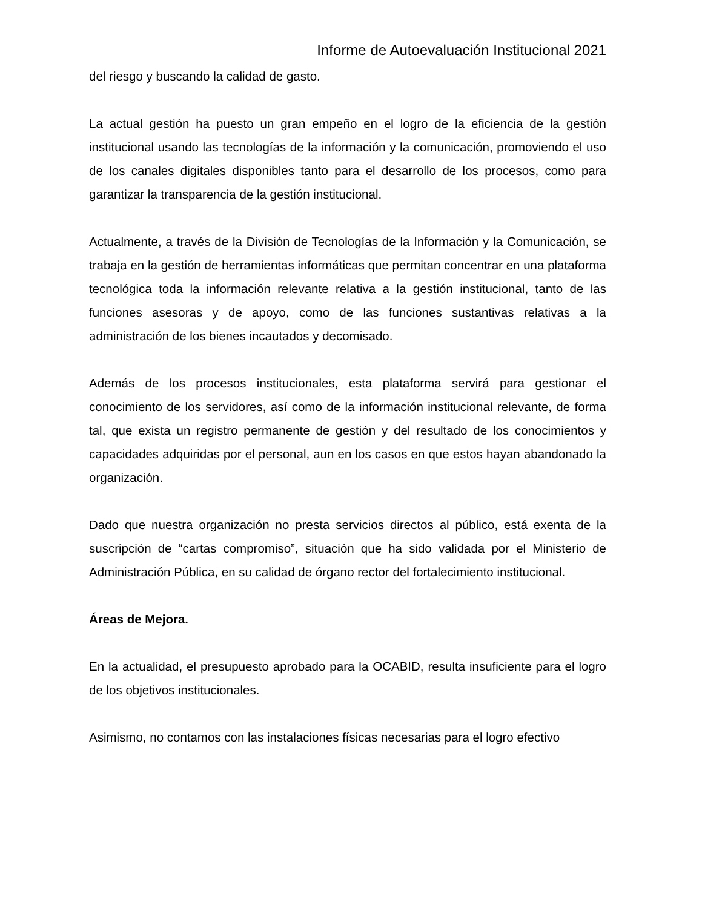Informe de Autoevaluación Institucional 2021
del riesgo y buscando la calidad de gasto.
La actual gestión ha puesto un gran empeño en el logro de la eficiencia de la gestión institucional usando las tecnologías de la información y la comunicación, promoviendo el uso de los canales digitales disponibles tanto para el desarrollo de los procesos, como para garantizar la transparencia de la gestión institucional.
Actualmente, a través de la División de Tecnologías de la Información y la Comunicación, se trabaja en la gestión de herramientas informáticas que permitan concentrar en una plataforma tecnológica toda la información relevante relativa a la gestión institucional, tanto de las funciones asesoras y de apoyo, como de las funciones sustantivas relativas a la administración de los bienes incautados y decomisado.
Además de los procesos institucionales, esta plataforma servirá para gestionar el conocimiento de los servidores, así como de la información institucional relevante, de forma tal, que exista un registro permanente de gestión y del resultado de los conocimientos y capacidades adquiridas por el personal, aun en los casos en que estos hayan abandonado la organización.
Dado que nuestra organización no presta servicios directos al público, está exenta de la suscripción de “cartas compromiso”, situación que ha sido validada por el Ministerio de Administración Pública, en su calidad de órgano rector del fortalecimiento institucional.
Áreas de Mejora.
En la actualidad, el presupuesto aprobado para la OCABID, resulta insuficiente para el logro de los objetivos institucionales.
Asimismo, no contamos con las instalaciones físicas necesarias para el logro efectivo